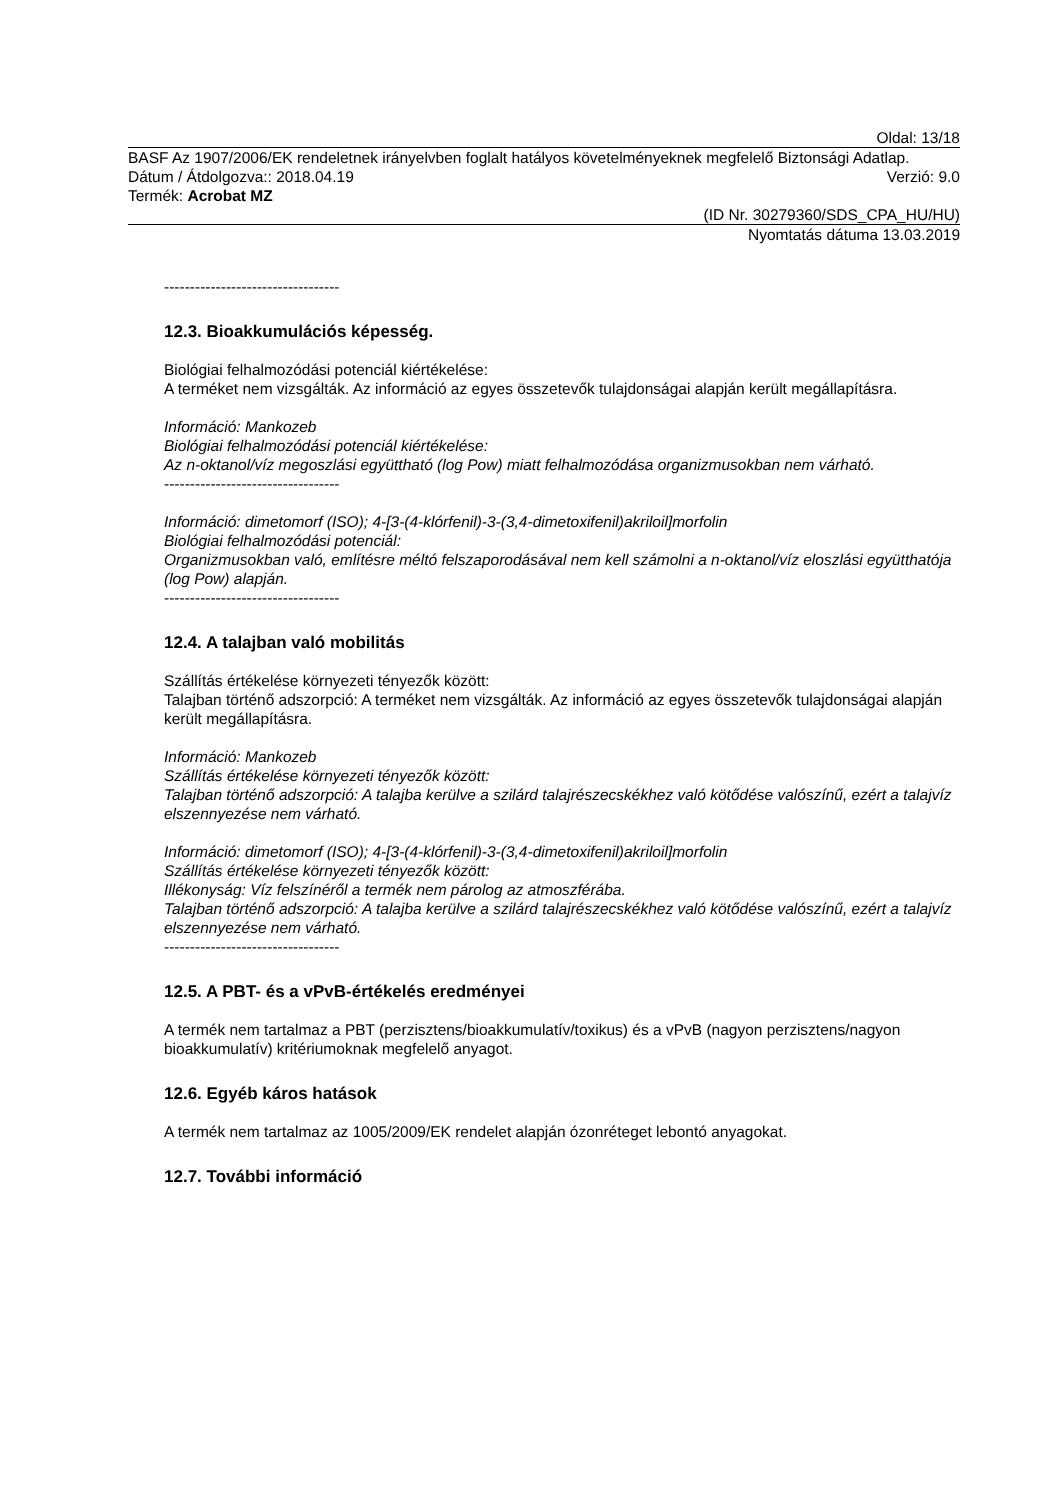Oldal: 13/18
BASF Az 1907/2006/EK rendeletnek irányelvben foglalt hatályos követelményeknek megfelelő Biztonsági Adatlap.
Dátum / Átdolgozva:: 2018.04.19 Verzió: 9.0
Termék: Acrobat MZ
(ID Nr. 30279360/SDS_CPA_HU/HU)
Nyomtatás dátuma 13.03.2019
----------------------------------
12.3. Bioakkumulációs képesség.
Biológiai felhalmozódási potenciál kiértékelése:
A terméket nem vizsgálták. Az információ az egyes összetevők tulajdonságai alapján került megállapításra.
Információ: Mankozeb
Biológiai felhalmozódási potenciál kiértékelése:
Az n-oktanol/víz megoszlási együttható (log Pow) miatt felhalmozódása organizmusokban nem várható.
----------------------------------
Információ: dimetomorf (ISO); 4-[3-(4-klórfenil)-3-(3,4-dimetoxifenil)akriloil]morfolin
Biológiai felhalmozódási potenciál:
Organizmusokban való, említésre méltó felszaporodásával nem kell számolni a n-oktanol/víz eloszlási együtthatója (log Pow) alapján.
----------------------------------
12.4. A talajban való mobilitás
Szállítás értékelése környezeti tényezők között:
Talajban történő adszorpció: A terméket nem vizsgálták. Az információ az egyes összetevők tulajdonságai alapján került megállapításra.
Információ: Mankozeb
Szállítás értékelése környezeti tényezők között:
Talajban történő adszorpció: A talajba kerülve a szilárd talajrészecskékhez való kötődése valószínű, ezért a talajvíz elszennyezése nem várható.
Információ: dimetomorf (ISO); 4-[3-(4-klórfenil)-3-(3,4-dimetoxifenil)akriloil]morfolin
Szállítás értékelése környezeti tényezők között:
Illékonyság: Víz felszínéről a termék nem párolog az atmoszférába.
Talajban történő adszorpció: A talajba kerülve a szilárd talajrészecskékhez való kötődése valószínű, ezért a talajvíz elszennyezése nem várható.
----------------------------------
12.5. A PBT- és a vPvB-értékelés eredményei
A termék nem tartalmaz a PBT (perzisztens/bioakkumulatív/toxikus) és a vPvB (nagyon perzisztens/nagyon bioakkumulatív) kritériumoknak megfelelő anyagot.
12.6. Egyéb káros hatások
A termék nem tartalmaz az 1005/2009/EK rendelet alapján ózonréteget lebontó anyagokat.
12.7. További információ